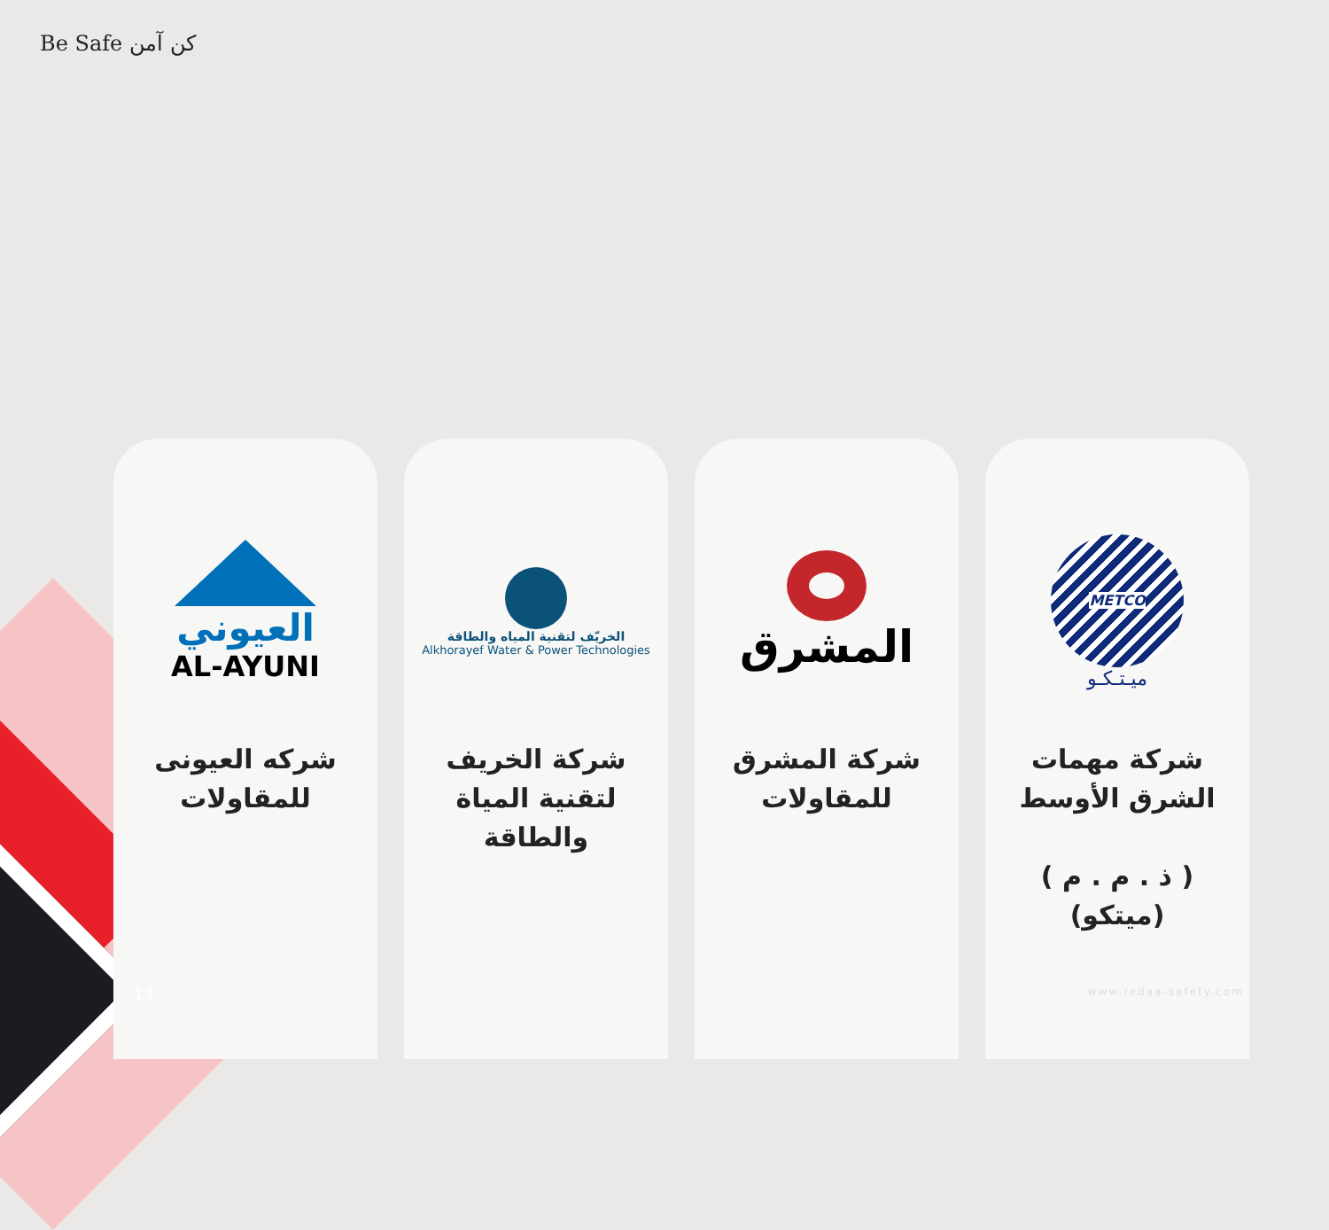Be Safe كن آمن
العيوني
AL-AYUNI
شركه العيونى للمقاولات
الخريّف لتقنية المياه والطاقة
Alkhorayef Water & Power Technologies
شركة الخريف لتقنية المياة والطاقة
المشرق
شركة المشرق للمقاولات
METCO
ميـتـكـو
شركة مهمات الشرق الأوسط
( ذ . م . م )
(ميتكو)
11 www.redaa-safety.com